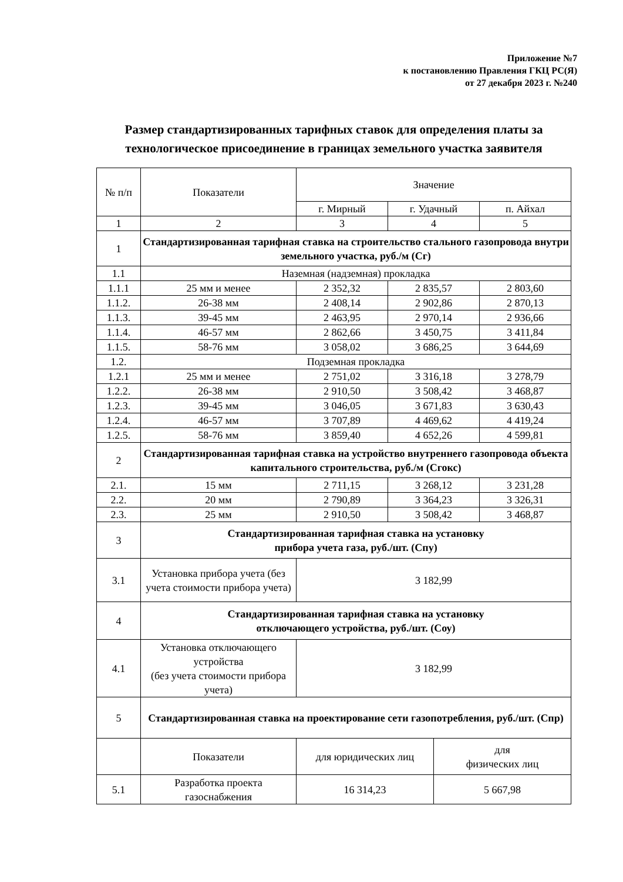Приложение №7
к постановлению Правления ГКЦ РС(Я)
от 27 декабря 2023 г. №240
Размер стандартизированных тарифных ставок для определения платы за технологическое присоединение в границах земельного участка заявителя
| № п/п | Показатели | Значение | | | |
| --- | --- | --- | --- | --- | --- |
| | | г. Мирный | г. Удачный | | п. Айхал |
| 1 | 2 | 3 | 4 | | 5 |
| 1 | Стандартизированная тарифная ставка на строительство стального газопровода внутри земельного участка, руб./м (Сг) | | | | |
| 1.1 | Наземная (надземная) прокладка | | | | |
| 1.1.1 | 25 мм и менее | 2 352,32 | 2 835,57 | | 2 803,60 |
| 1.1.2. | 26-38 мм | 2 408,14 | 2 902,86 | | 2 870,13 |
| 1.1.3. | 39-45 мм | 2 463,95 | 2 970,14 | | 2 936,66 |
| 1.1.4. | 46-57 мм | 2 862,66 | 3 450,75 | | 3 411,84 |
| 1.1.5. | 58-76 мм | 3 058,02 | 3 686,25 | | 3 644,69 |
| 1.2. | Подземная прокладка | | | | |
| 1.2.1 | 25 мм и менее | 2 751,02 | 3 316,18 | | 3 278,79 |
| 1.2.2. | 26-38 мм | 2 910,50 | 3 508,42 | | 3 468,87 |
| 1.2.3. | 39-45 мм | 3 046,05 | 3 671,83 | | 3 630,43 |
| 1.2.4. | 46-57 мм | 3 707,89 | 4 469,62 | | 4 419,24 |
| 1.2.5. | 58-76 мм | 3 859,40 | 4 652,26 | | 4 599,81 |
| 2 | Стандартизированная тарифная ставка на устройство внутреннего газопровода объекта капитального строительства, руб./м (Сгокс) | | | | |
| 2.1. | 15 мм | 2 711,15 | 3 268,12 | | 3 231,28 |
| 2.2. | 20 мм | 2 790,89 | 3 364,23 | | 3 326,31 |
| 2.3. | 25 мм | 2 910,50 | 3 508,42 | | 3 468,87 |
| 3 | Стандартизированная тарифная ставка на установку прибора учета газа, руб./шт. (Спу) | | | | |
| 3.1 | Установка прибора учета (без учета стоимости прибора учета) | 3 182,99 | | | |
| 4 | Стандартизированная тарифная ставка на установку отключающего устройства, руб./шт. (Соу) | | | | |
| 4.1 | Установка отключающего устройства (без учета стоимости прибора учета) | 3 182,99 | | | |
| 5 | Стандартизированная ставка на проектирование сети газопотребления, руб./шт. (Спр) | | | | |
| | Показатели | для юридических лиц | | для физических лиц | |
| 5.1 | Разработка проекта газоснабжения | 16 314,23 | | 5 667,98 | |